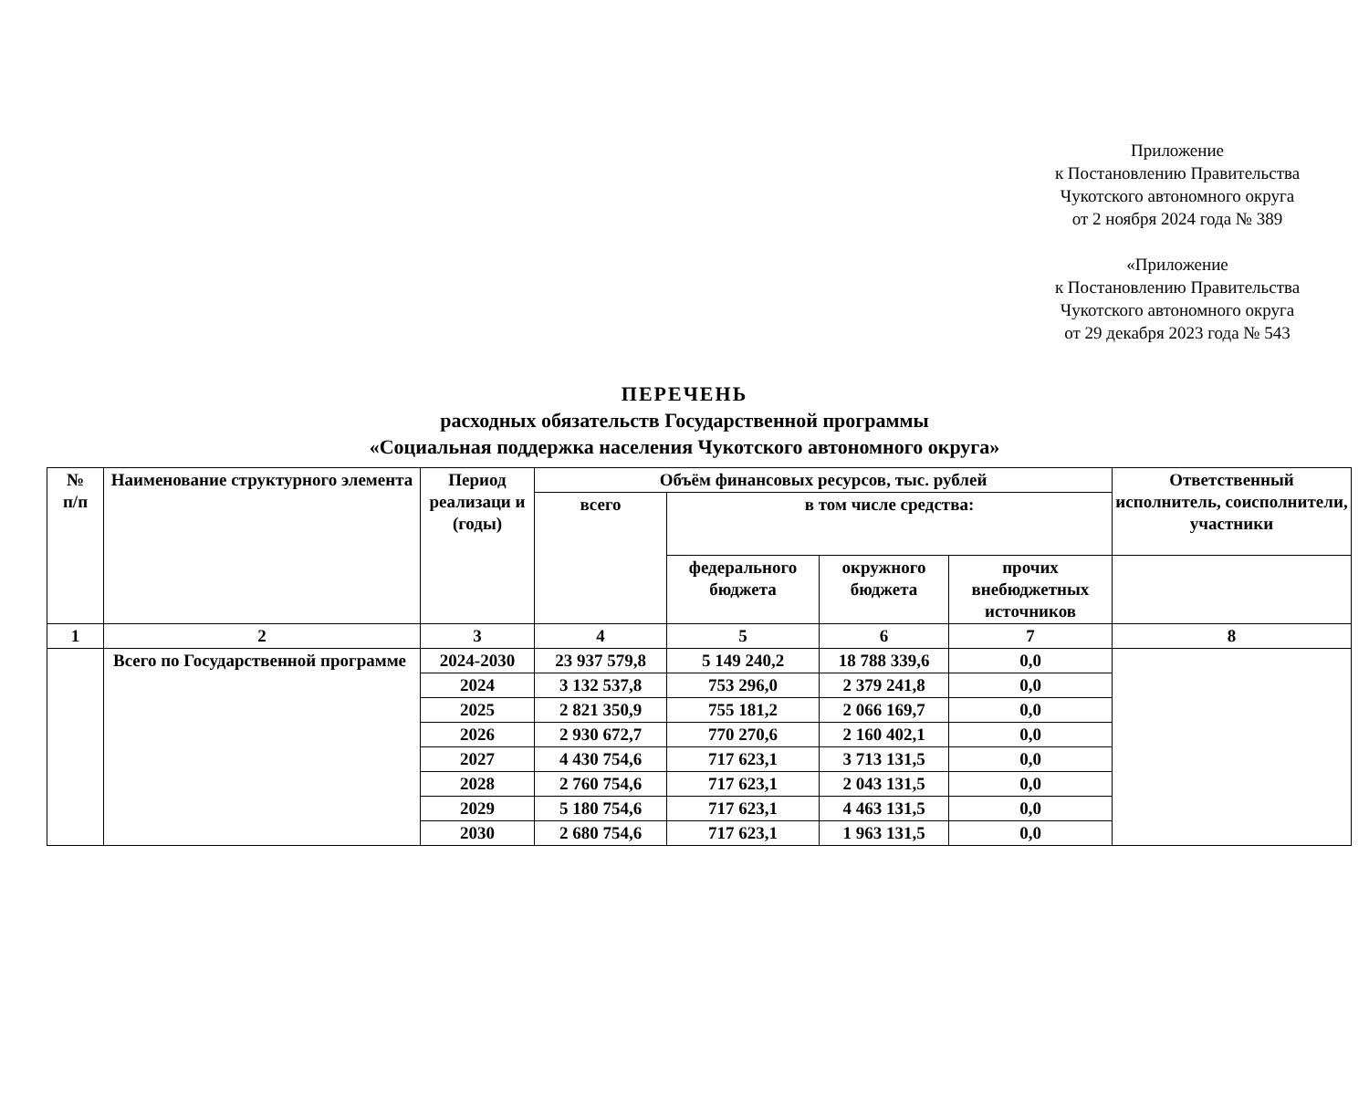Приложение
к Постановлению Правительства
Чукотского автономного округа
от 2 ноября 2024 года № 389
«Приложение
к Постановлению Правительства
Чукотского автономного округа
от 29 декабря 2023 года № 543
ПЕРЕЧЕНЬ
расходных обязательств Государственной программы
«Социальная поддержка населения Чукотского автономного округа»
| № п/п | Наименование структурного элемента | Период реализаци и (годы) | Объём финансовых ресурсов, тыс. рублей | | | | Ответственный исполнитель, соисполнители, участники |
| --- | --- | --- | --- | --- | --- | --- | --- |
| | | | всего | в том числе средства: | | | |
| | | | | федерального бюджета | окружного бюджета | прочих внебюджетных источников | |
| 1 | 2 | 3 | 4 | 5 | 6 | 7 | 8 |
| | Всего по Государственной программе | 2024-2030 | 23 937 579,8 | 5 149 240,2 | 18 788 339,6 | 0,0 | |
| | | 2024 | 3 132 537,8 | 753 296,0 | 2 379 241,8 | 0,0 | |
| | | 2025 | 2 821 350,9 | 755 181,2 | 2 066 169,7 | 0,0 | |
| | | 2026 | 2 930 672,7 | 770 270,6 | 2 160 402,1 | 0,0 | |
| | | 2027 | 4 430 754,6 | 717 623,1 | 3 713 131,5 | 0,0 | |
| | | 2028 | 2 760 754,6 | 717 623,1 | 2 043 131,5 | 0,0 | |
| | | 2029 | 5 180 754,6 | 717 623,1 | 4 463 131,5 | 0,0 | |
| | | 2030 | 2 680 754,6 | 717 623,1 | 1 963 131,5 | 0,0 | |